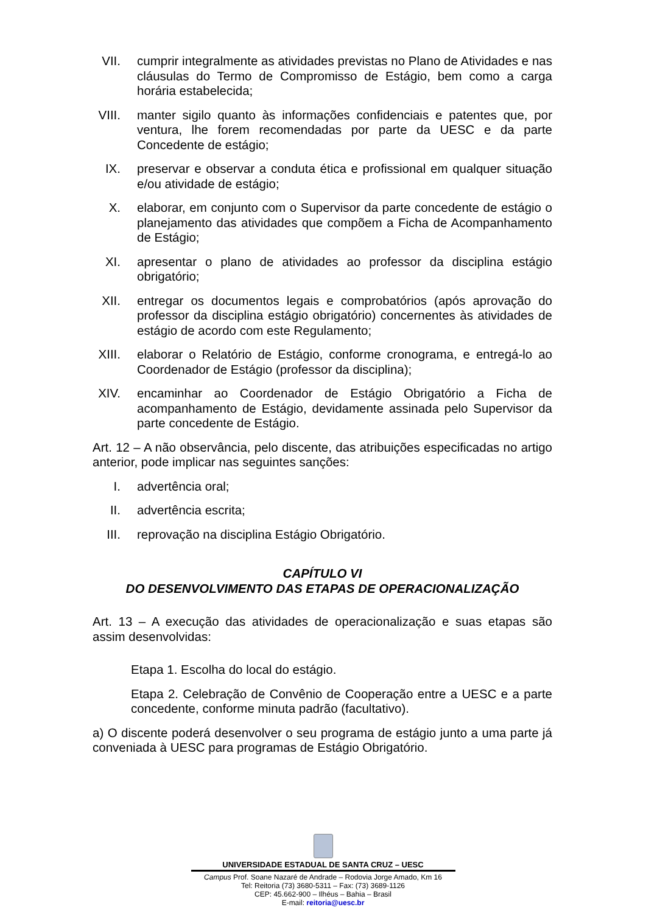VII. cumprir integralmente as atividades previstas no Plano de Atividades e nas cláusulas do Termo de Compromisso de Estágio, bem como a carga horária estabelecida;
VIII. manter sigilo quanto às informações confidenciais e patentes que, por ventura, lhe forem recomendadas por parte da UESC e da parte Concedente de estágio;
IX. preservar e observar a conduta ética e profissional em qualquer situação e/ou atividade de estágio;
X. elaborar, em conjunto com o Supervisor da parte concedente de estágio o planejamento das atividades que compõem a Ficha de Acompanhamento de Estágio;
XI. apresentar o plano de atividades ao professor da disciplina estágio obrigatório;
XII. entregar os documentos legais e comprobatórios (após aprovação do professor da disciplina estágio obrigatório) concernentes às atividades de estágio de acordo com este Regulamento;
XIII. elaborar o Relatório de Estágio, conforme cronograma, e entregá-lo ao Coordenador de Estágio (professor da disciplina);
XIV. encaminhar ao Coordenador de Estágio Obrigatório a Ficha de acompanhamento de Estágio, devidamente assinada pelo Supervisor da parte concedente de Estágio.
Art. 12 – A não observância, pelo discente, das atribuições especificadas no artigo anterior, pode implicar nas seguintes sanções:
I. advertência oral;
II. advertência escrita;
III. reprovação na disciplina Estágio Obrigatório.
CAPÍTULO VI
DO DESENVOLVIMENTO DAS ETAPAS DE OPERACIONALIZAÇÃO
Art. 13 – A execução das atividades de operacionalização e suas etapas são assim desenvolvidas:
Etapa 1. Escolha do local do estágio.
Etapa 2. Celebração de Convênio de Cooperação entre a UESC e a parte concedente, conforme minuta padrão (facultativo).
a) O discente poderá desenvolver o seu programa de estágio junto a uma parte já conveniada à UESC para programas de Estágio Obrigatório.
UNIVERSIDADE ESTADUAL DE SANTA CRUZ – UESC
Campus Prof. Soane Nazaré de Andrade – Rodovia Jorge Amado, Km 16
Tel: Reitoria (73) 3680-5311 – Fax: (73) 3689-1126
CEP: 45.662-900 – Ilhéus – Bahia – Brasil
E-mail: reitoria@uesc.br